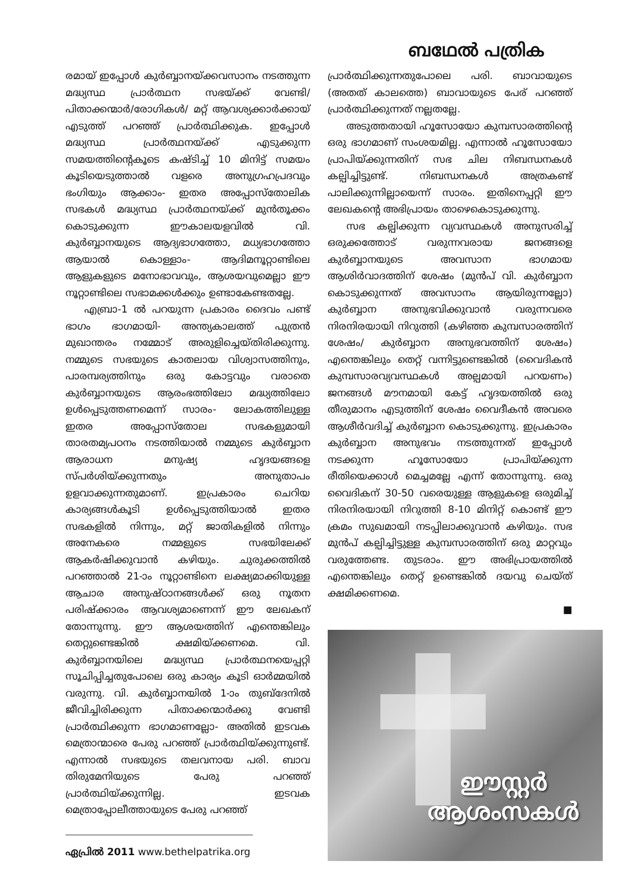ബഥേൽ പത്രിക
രമായ് ഇപ്പോൾ കുർബ്ബാനയ്ക്കവസാനം നടത്തുന്ന മദ്ധ്യസ്ഥ പ്രാർത്ഥന സഭയ്ക്ക് വേണ്ടി/പിതാക്കന്മാർ/രോഗികൾ/ മറ്റ് ആവശ്യക്കാർക്കായ് എടുത്ത് പറഞ്ഞ് പ്രാർത്ഥിക്കുക. ഇപ്പോൾ മദ്ധ്യസ്ഥ പ്രാർത്ഥനയ്ക്ക് എടുക്കുന്ന സമയത്തിന്റെകൂടെ കഷ്ടിച്ച് 10 മിനിട്ട് സമയം കൂടിയെടുത്താൽ വളരെ അനുഗ്രഹപ്രദവും ഭംഗിയും ആക്കാം- ഇതര അപ്പോസ്തോലിക സഭകൾ മദ്ധ്യസ്ഥ പ്രാർത്ഥനയ്ക്ക് മുൻതൂക്കം കൊടുക്കുന്ന ഈകാലയളവിൽ വി. കുർബ്ബാനയുടെ ആദ്യഭാഗത്തോ, മധ്യഭാഗത്തോ ആയാൽ കൊള്ളാം- ആദിമനൂറ്റാണ്ടിലെ ആളുകളുടെ മനോഭാവവും, ആശയവുമെല്ലാ ഈ നൂറ്റാണ്ടിലെ സഭാമക്കൾക്കും ഉണ്ടാകേണ്ടതല്ലേ.
എബ്രാ-1 ൽ പറയുന്ന പ്രകാരം ദൈവം പണ്ട് ഭാഗം ഭാഗമായി- അന്ത്യകാലത്ത് പുത്രൻ മുഖാന്തരം നമ്മോട് അരുളിച്ചെയ്തിരിക്കുന്നു. നമ്മുടെ സഭയുടെ കാതലായ വിശ്വാസത്തിനും, പാരമ്പര്യത്തിനും ഒരു കോട്ടവും വരാതെ കുർബ്ബാനയുടെ ആരംഭത്തിലോ മദ്ധ്യത്തിലോ ഉൾപ്പെടുത്തണമെന്ന് സാരം- ലോകത്തിലുള്ള ഇതര അപ്പോസ്തോല സഭകളുമായി താരതമ്യപഠനം നടത്തിയാൽ നമ്മുടെ കുർബ്ബാന ആരാധന മനുഷ്യ ഹൃദയങ്ങളെ സ്പർശിയ്ക്കുന്നതും അനുതാപം ഉളവാക്കുന്നതുമാണ്. ഇപ്രകാരം ചെറിയ കാര്യങ്ങൾകൂടി ഉൾപ്പെടുത്തിയാൽ ഇതര സഭകളിൽ നിന്നും, മറ്റ് ജാതികളിൽ നിന്നും അനേകരെ നമ്മളുടെ സഭയിലേക്ക് ആകർഷിക്കുവാൻ കഴിയും. ചുരുക്കത്തിൽ പറഞ്ഞാൽ 21-ാം നൂറ്റാണ്ടിനെ ലക്ഷ്യമാക്കിയുള്ള ആചാര അനുഷ്ഠാനങ്ങൾക്ക് ഒരു നൂതന പരിഷ്ക്കാരം ആവശ്യമാണെന്ന് ഈ ലേഖകന് തോന്നുന്നു. ഈ ആശയത്തിന് എന്തെങ്കിലും തെറ്റുണ്ടെങ്കിൽ ക്ഷമിയ്ക്കണമെ. വി. കുർബ്ബാനയിലെ മദ്ധ്യസ്ഥ പ്രാർത്ഥനയെപ്പറ്റി സൂചിപ്പിച്ചതുപോലെ ഒരു കാര്യം കൂടി ഓർമ്മയിൽ വരുന്നു. വി. കുർബ്ബാനയിൽ 1-ാം തുബ്ദേനിൽ ജീവിച്ചിരിക്കുന്ന പിതാക്കന്മാർക്കു വേണ്ടി പ്രാർത്ഥിക്കുന്ന ഭാഗമാണല്ലോ- അതിൽ ഇടവക മെത്രാന്മാരെ പേരു പറഞ്ഞ് പ്രാർത്ഥിയ്ക്കുന്നുണ്ട്. എന്നാൽ സഭയുടെ തലവനായ പരി. ബാവ തിരുമേനിയുടെ പേരു പറഞ്ഞ് പ്രാർത്ഥിയ്ക്കുന്നില്ല. ഇടവക മെത്രാപ്പോലീത്തായുടെ പേരു പറഞ്ഞ്
ഏപ്രിൽ 2011 www.bethelpatrika.org
പ്രാർത്ഥിക്കുന്നതുപോലെ പരി. ബാവായുടെ (അതത് കാലത്തെ) ബാവായുടെ പേര് പറഞ്ഞ് പ്രാർത്ഥിക്കുന്നത് നല്ലതല്ലേ.
അടുത്തതായി ഹൂസോയോ കുമ്പസാരത്തിന്റെ ഒരു ഭാഗമാണ് സംശയമില്ല. എന്നാൽ ഹൂസോയോ പ്രാപിയ്ക്കുന്നതിന് സഭ ചില നിബന്ധനകൾ കല്പിച്ചിട്ടുണ്ട്. നിബന്ധനകൾ അത്രകണ്ട് പാലിക്കുന്നില്ലായെന്ന് സാരം. ഇതിനെപ്പറ്റി ഈ ലേഖകന്റെ അഭിപ്രായം താഴെകൊടുക്കുന്നു.
സഭ കല്പിക്കുന്ന വ്യവസ്ഥകൾ അനുസരിച്ച് ഒരുക്കത്തോട് വരുന്നവരായ ജനങ്ങളെ കുർബ്ബാനയുടെ അവസാന ഭാഗമായ ആശിർവാദത്തിന് ശേഷം (മുൻപ് വി. കുർബ്ബാന കൊടുക്കുന്നത് അവസാനം ആയിരുന്നല്ലോ) കുർബ്ബാന അനുഭവിക്കുവാൻ വരുന്നവരെ നിരനിരയായി നിറുത്തി (കഴിഞ്ഞ കുമ്പസാരത്തിന് ശേഷം/ കുർബ്ബാന അനുഭവത്തിന് ശേഷം) എന്തെങ്കിലും തെറ്റ് വന്നിട്ടുണ്ടെങ്കിൽ (വൈദികൻ കുമ്പസാരവ്യവസ്ഥകൾ അല്പമായി പറയണം) ജനങ്ങൾ മൗനമായി കേട്ട് ഹൃദയത്തിൽ ഒരു തീരുമാനം എടുത്തിന് ശേഷം വൈദീകൻ അവരെ ആശീർവദിച്ച് കുർബ്ബാന കൊടുക്കുന്നു. ഇപ്രകാരം കുർബ്ബാന അനുഭവം നടത്തുന്നത് ഇപ്പോൾ നടക്കുന്ന ഹൂസോയോ പ്രാപിയ്ക്കുന്ന രീതിയെക്കാൾ മെച്ചമല്ലേ എന്ന് തോന്നുന്നു. ഒരു വൈദികന് 30-50 വരെയുള്ള ആളുകളെ ഒരുമിച്ച് നിരനിരയായി നിറുത്തി 8-10 മിനിറ്റ് കൊണ്ട് ഈ ക്രമം സുഖമായി നടപ്പിലാക്കുവാൻ കഴിയും. സഭ മുൻപ് കല്പിച്ചിട്ടുള്ള കുമ്പസാരത്തിന് ഒരു മാറ്റവും വരുത്തേണ്ട. തുടരാം. ഈ അഭിപ്രായത്തിൽ എന്തെങ്കിലും തെറ്റ് ഉണ്ടെങ്കിൽ ദയവു ചെയ്ത് ക്ഷമിക്കണമെ.
■
ഈസ്റ്റർ
ആശംസകൾ